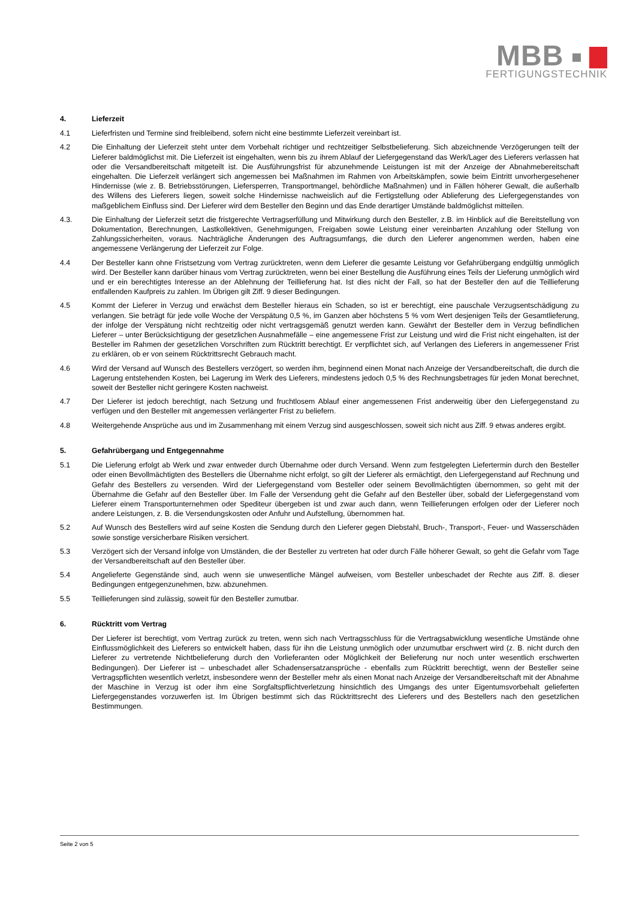MBB
FERTIGUNGSTECHNIK
4. Lieferzeit
4.1 Lieferfristen und Termine sind freibleibend, sofern nicht eine bestimmte Lieferzeit vereinbart ist.
4.2 Die Einhaltung der Lieferzeit steht unter dem Vorbehalt richtiger und rechtzeitiger Selbstbelieferung. Sich abzeichnende Verzögerungen teilt der Lieferer baldmöglichst mit. Die Lieferzeit ist eingehalten, wenn bis zu ihrem Ablauf der Liefergegenstand das Werk/Lager des Lieferers verlassen hat oder die Versandbereitschaft mitgeteilt ist. Die Ausführungsfrist für abzunehmende Leistungen ist mit der Anzeige der Abnahmebereitschaft eingehalten. Die Lieferzeit verlängert sich angemessen bei Maßnahmen im Rahmen von Arbeitskämpfen, sowie beim Eintritt unvorhergesehener Hindernisse (wie z. B. Betriebsstörungen, Liefersperren, Transportmangel, behördliche Maßnahmen) und in Fällen höherer Gewalt, die außerhalb des Willens des Lieferers liegen, soweit solche Hindernisse nachweislich auf die Fertigstellung oder Ablieferung des Liefergegenstandes von maßgeblichem Einfluss sind. Der Lieferer wird dem Besteller den Beginn und das Ende derartiger Umstände baldmöglichst mitteilen.
4.3. Die Einhaltung der Lieferzeit setzt die fristgerechte Vertragserfüllung und Mitwirkung durch den Besteller, z.B. im Hinblick auf die Bereitstellung von Dokumentation, Berechnungen, Lastkollektiven, Genehmigungen, Freigaben sowie Leistung einer vereinbarten Anzahlung oder Stellung von Zahlungssicherheiten, voraus. Nachträgliche Änderungen des Auftragsumfangs, die durch den Lieferer angenommen werden, haben eine angemessene Verlängerung der Lieferzeit zur Folge.
4.4 Der Besteller kann ohne Fristsetzung vom Vertrag zurücktreten, wenn dem Lieferer die gesamte Leistung vor Gefahrübergang endgültig unmöglich wird. Der Besteller kann darüber hinaus vom Vertrag zurücktreten, wenn bei einer Bestellung die Ausführung eines Teils der Lieferung unmöglich wird und er ein berechtigtes Interesse an der Ablehnung der Teillieferung hat. Ist dies nicht der Fall, so hat der Besteller den auf die Teillieferung entfallenden Kaufpreis zu zahlen. Im Übrigen gilt Ziff. 9 dieser Bedingungen.
4.5 Kommt der Lieferer in Verzug und erwächst dem Besteller hieraus ein Schaden, so ist er berechtigt, eine pauschale Verzugsentschädigung zu verlangen. Sie beträgt für jede volle Woche der Verspätung 0,5 %, im Ganzen aber höchstens 5 % vom Wert desjenigen Teils der Gesamtlieferung, der infolge der Verspätung nicht rechtzeitig oder nicht vertragsgemäß genutzt werden kann. Gewährt der Besteller dem in Verzug befindlichen Lieferer – unter Berücksichtigung der gesetzlichen Ausnahmefälle – eine angemessene Frist zur Leistung und wird die Frist nicht eingehalten, ist der Besteller im Rahmen der gesetzlichen Vorschriften zum Rücktritt berechtigt. Er verpflichtet sich, auf Verlangen des Lieferers in angemessener Frist zu erklären, ob er von seinem Rücktrittsrecht Gebrauch macht.
4.6 Wird der Versand auf Wunsch des Bestellers verzögert, so werden ihm, beginnend einen Monat nach Anzeige der Versandbereitschaft, die durch die Lagerung entstehenden Kosten, bei Lagerung im Werk des Lieferers, mindestens jedoch 0,5 % des Rechnungsbetrages für jeden Monat berechnet, soweit der Besteller nicht geringere Kosten nachweist.
4.7 Der Lieferer ist jedoch berechtigt, nach Setzung und fruchtlosem Ablauf einer angemessenen Frist anderweitig über den Liefergegenstand zu verfügen und den Besteller mit angemessen verlängerter Frist zu beliefern.
4.8 Weitergehende Ansprüche aus und im Zusammenhang mit einem Verzug sind ausgeschlossen, soweit sich nicht aus Ziff. 9 etwas anderes ergibt.
5. Gefahrübergang und Entgegennahme
5.1 Die Lieferung erfolgt ab Werk und zwar entweder durch Übernahme oder durch Versand. Wenn zum festgelegten Liefertermin durch den Besteller oder einen Bevollmächtigten des Bestellers die Übernahme nicht erfolgt, so gilt der Lieferer als ermächtigt, den Liefergegenstand auf Rechnung und Gefahr des Bestellers zu versenden. Wird der Liefergegenstand vom Besteller oder seinem Bevollmächtigten übernommen, so geht mit der Übernahme die Gefahr auf den Besteller über. Im Falle der Versendung geht die Gefahr auf den Besteller über, sobald der Liefergegenstand vom Lieferer einem Transportunternehmen oder Spediteur übergeben ist und zwar auch dann, wenn Teillieferungen erfolgen oder der Lieferer noch andere Leistungen, z. B. die Versendungskosten oder Anfuhr und Aufstellung, übernommen hat.
5.2 Auf Wunsch des Bestellers wird auf seine Kosten die Sendung durch den Lieferer gegen Diebstahl, Bruch-, Transport-, Feuer- und Wasserschäden sowie sonstige versicherbare Risiken versichert.
5.3 Verzögert sich der Versand infolge von Umständen, die der Besteller zu vertreten hat oder durch Fälle höherer Gewalt, so geht die Gefahr vom Tage der Versandbereitschaft auf den Besteller über.
5.4 Angelieferte Gegenstände sind, auch wenn sie unwesentliche Mängel aufweisen, vom Besteller unbeschadet der Rechte aus Ziff. 8. dieser Bedingungen entgegenzunehmen, bzw. abzunehmen.
5.5 Teillieferungen sind zulässig, soweit für den Besteller zumutbar.
6. Rücktritt vom Vertrag
Der Lieferer ist berechtigt, vom Vertrag zurück zu treten, wenn sich nach Vertragsschluss für die Vertragsabwicklung wesentliche Umstände ohne Einflussmöglichkeit des Lieferers so entwickelt haben, dass für ihn die Leistung unmöglich oder unzumutbar erschwert wird (z. B. nicht durch den Lieferer zu vertretende Nichtbelieferung durch den Vorlieferanten oder Möglichkeit der Belieferung nur noch unter wesentlich erschwerten Bedingungen). Der Lieferer ist – unbeschadet aller Schadensersatzansprüche - ebenfalls zum Rücktritt berechtigt, wenn der Besteller seine Vertragspflichten wesentlich verletzt, insbesondere wenn der Besteller mehr als einen Monat nach Anzeige der Versandbereitschaft mit der Abnahme der Maschine in Verzug ist oder ihm eine Sorgfaltspflichtverletzung hinsichtlich des Umgangs des unter Eigentumsvorbehalt gelieferten Liefergegenstandes vorzuwerfen ist. Im Übrigen bestimmt sich das Rücktrittsrecht des Lieferers und des Bestellers nach den gesetzlichen Bestimmungen.
Seite 2 von 5